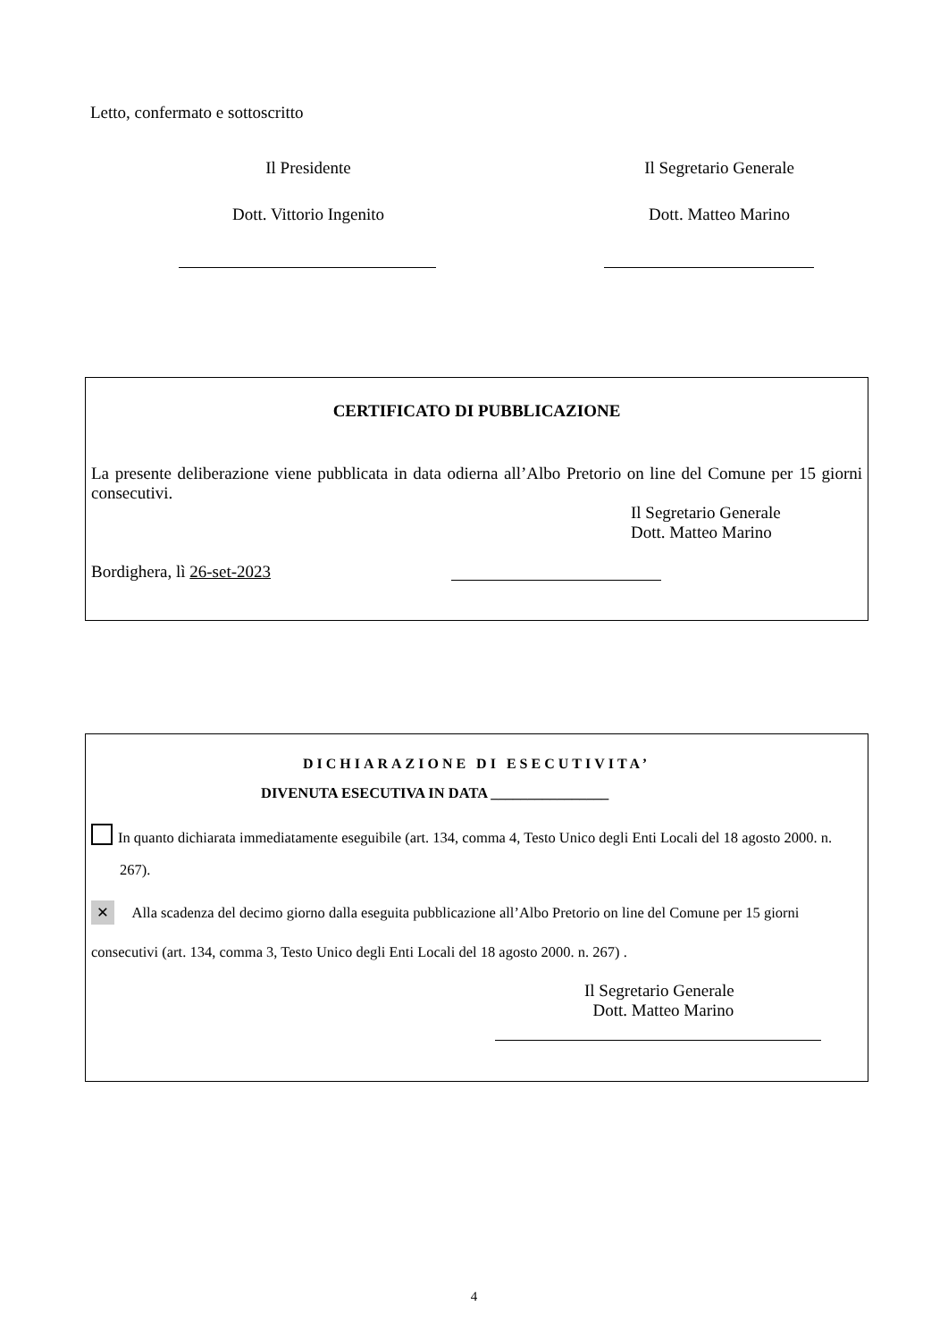Letto, confermato e sottoscritto
Il Presidente Il Segretario Generale
Dott. Vittorio Ingenito Dott. Matteo Marino
CERTIFICATO DI PUBBLICAZIONE
La presente deliberazione viene pubblicata in data odierna all’Albo Pretorio on line del Comune per 15 giorni consecutivi.
Il Segretario Generale
Dott. Matteo Marino
Bordighera, lì 26-set-2023
DICHIARAZIONE DI ESECUTIVITA’
DIVENUTA ESECUTIVA IN DATA ________________
In quanto dichiarata immediatamente eseguibile (art. 134, comma 4, Testo Unico degli Enti Locali del 18 agosto 2000. n. 267).
✕ Alla scadenza del decimo giorno dalla eseguita pubblicazione all’Albo Pretorio on line del Comune per 15 giorni consecutivi (art. 134, comma 3, Testo Unico degli Enti Locali del 18 agosto 2000. n. 267) .
Il Segretario Generale
Dott. Matteo Marino
4